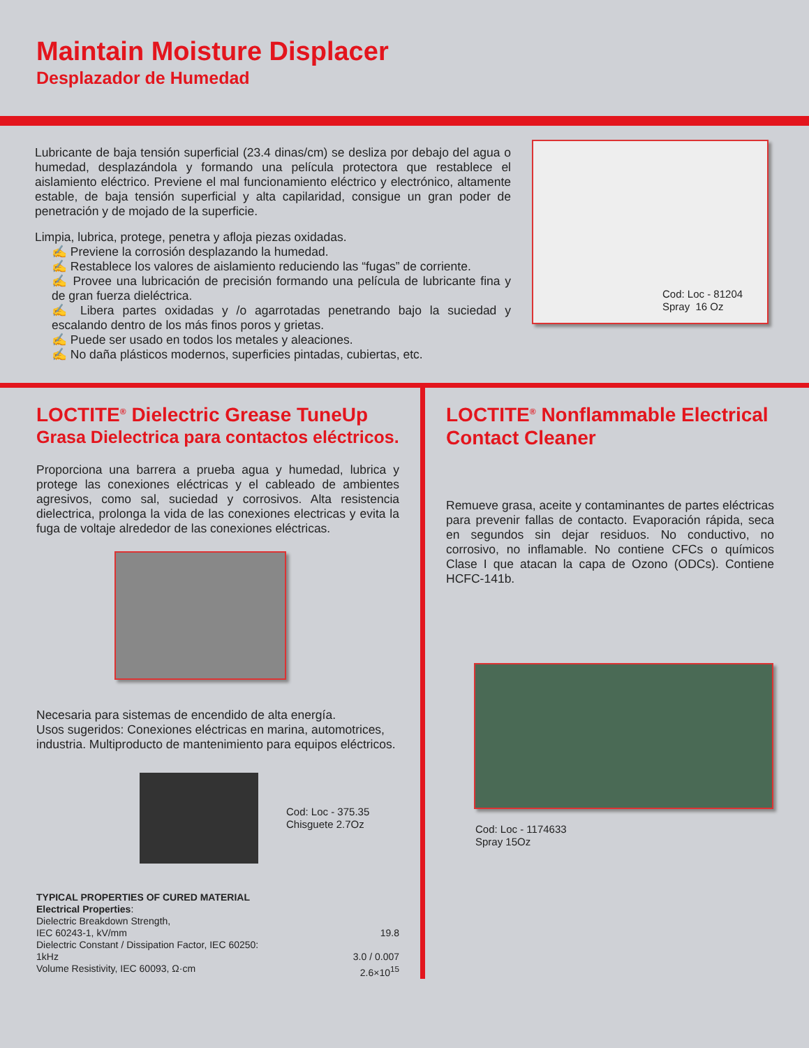Maintain Moisture Displacer
Desplazador de Humedad
Lubricante de baja tensión superficial (23.4 dinas/cm) se desliza por debajo del agua o humedad, desplazándola y formando una película protectora que restablece el aislamiento eléctrico. Previene el mal funcionamiento eléctrico y electrónico, altamente estable, de baja tensión superficial y alta capilaridad, consigue un gran poder de penetración y de mojado de la superficie.
Limpia, lubrica, protege, penetra y afloja piezas oxidadas.
✍ Previene la corrosión desplazando la humedad.
✍ Restablece los valores de aislamiento reduciendo las “fugas” de corriente.
✍ Provee una lubricación de precisión formando una película de lubricante fina y de gran fuerza dieléctrica.
✍ Libera partes oxidadas y /o agarrotadas penetrando bajo la suciedad y escalando dentro de los más finos poros y grietas.
✍ Puede ser usado en todos los metales y aleaciones.
✍ No daña plásticos modernos, superficies pintadas, cubiertas, etc.
Cod: Loc - 81204
Spray 16 Oz
LOCTITE<sup>®</sup> Dielectric Grease TuneUp
Grasa Dielectrica para contactos eléctricos.
Proporciona una barrera a prueba agua y humedad, lubrica y protege las conexiones eléctricas y el cableado de ambientes agresivos, como sal, suciedad y corrosivos. Alta resistencia dielectrica, prolonga la vida de las conexiones electricas y evita la fuga de voltaje alrededor de las conexiones eléctricas.
Necesaria para sistemas de encendido de alta energía.
Usos sugeridos: Conexiones eléctricas en marina, automotrices, industria. Multiproducto de mantenimiento para equipos eléctricos.
Cod: Loc - 375.35
Chisguete 2.7Oz
TYPICAL PROPERTIES OF CURED MATERIAL
Electrical Properties:
Dielectric Breakdown Strength,
IEC 60243-1, kV/mm 19.8
Dielectric Constant / Dissipation Factor, IEC 60250:
1kHz 3.0 / 0.007
Volume Resistivity, IEC 60093, Ω·cm 2.6×10<sup>15</sup>
LOCTITE<sup>®</sup> Nonflammable Electrical Contact Cleaner
Remueve grasa, aceite y contaminantes de partes eléctricas para prevenir fallas de contacto. Evaporación rápida, seca en segundos sin dejar residuos. No conductivo, no corrosivo, no inflamable. No contiene CFCs o químicos Clase I que atacan la capa de Ozono (ODCs). Contiene HCFC-141b.
Cod: Loc - 1174633
Spray 15Oz